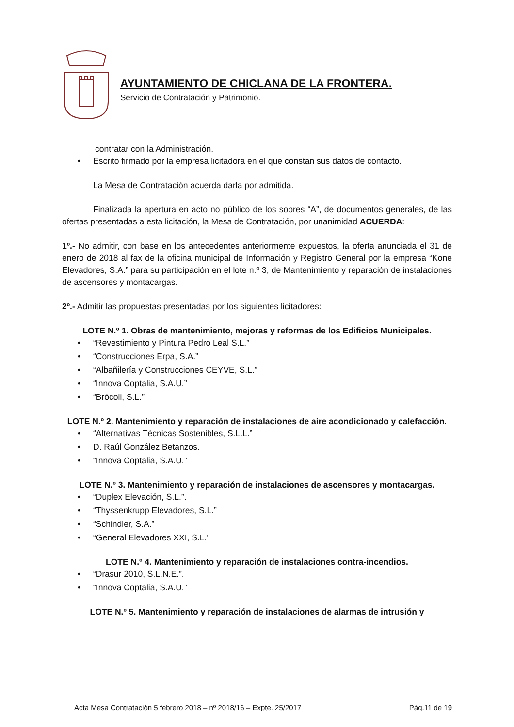AYUNTAMIENTO DE CHICLANA DE LA FRONTERA.
Servicio de Contratación y Patrimonio.
contratar con la Administración.
• Escrito firmado por la empresa licitadora en el que constan sus datos de contacto.
La Mesa de Contratación acuerda darla por admitida.
Finalizada la apertura en acto no público de los sobres “A”, de documentos generales, de las ofertas presentadas a esta licitación, la Mesa de Contratación, por unanimidad ACUERDA:
1º.- No admitir, con base en los antecedentes anteriormente expuestos, la oferta anunciada el 31 de enero de 2018 al fax de la oficina municipal de Información y Registro General por la empresa “Kone Elevadores, S.A.” para su participación en el lote n.º 3, de Mantenimiento y reparación de instalaciones de ascensores y montacargas.
2º.- Admitir las propuestas presentadas por los siguientes licitadores:
LOTE N.º 1. Obras de mantenimiento, mejoras y reformas de los Edificios Municipales.
• “Revestimiento y Pintura Pedro Leal S.L.”
• “Construcciones Erpa, S.A.”
• “Albañilería y Construcciones CEYVE, S.L.”
• “Innova Coptalia, S.A.U.”
• “Brócoli, S.L.”
LOTE N.º 2. Mantenimiento y reparación de instalaciones de aire acondicionado y calefacción.
• “Alternativas Técnicas Sostenibles, S.L.L.”
• D. Raúl González Betanzos.
• “Innova Coptalia, S.A.U.”
LOTE N.º 3. Mantenimiento y reparación de instalaciones de ascensores y montacargas.
• “Duplex Elevación, S.L.”.
• “Thyssenkrupp Elevadores, S.L.”
• “Schindler, S.A.”
• “General Elevadores XXI, S.L.”
LOTE N.º 4. Mantenimiento y reparación de instalaciones contra-incendios.
• “Drasur 2010, S.L.N.E.”.
• “Innova Coptalia, S.A.U.”
LOTE N.º 5. Mantenimiento y reparación de instalaciones de alarmas de intrusión y
Acta Mesa Contratación 5 febrero 2018 – nº 2018/16 – Expte. 25/2017 Pág.11 de 19